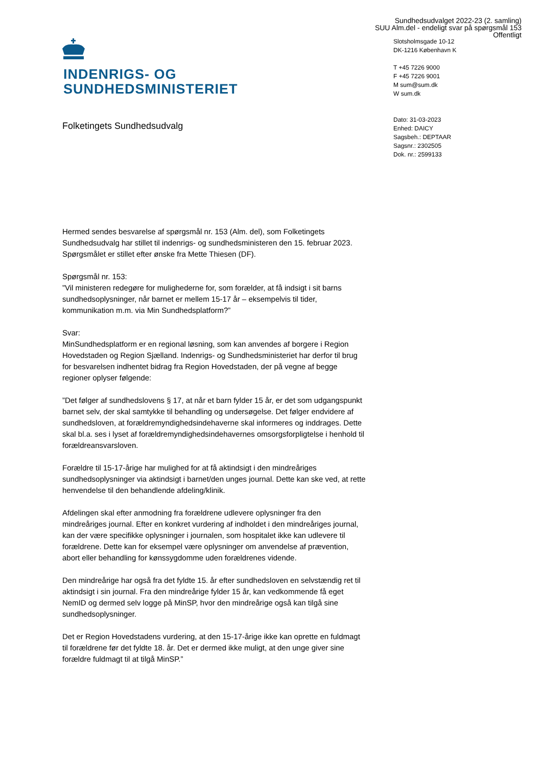Sundhedsudvalget 2022-23 (2. samling)
SUU Alm.del - endeligt svar på spørgsmål 153
Offentligt
INDENRIGS- OG
SUNDHEDSMINISTERIET
Slotsholmsgade 10-12
DK-1216 København K
T +45 7226 9000
F +45 7226 9001
M sum@sum.dk
W sum.dk
Dato: 31-03-2023
Enhed: DAICY
Sagsbeh.: DEPTAAR
Sagsnr.: 2302505
Dok. nr.: 2599133
Folketingets Sundhedsudvalg
Hermed sendes besvarelse af spørgsmål nr. 153 (Alm. del), som Folketingets Sundhedsudvalg har stillet til indenrigs- og sundhedsministeren den 15. februar 2023. Spørgsmålet er stillet efter ønske fra Mette Thiesen (DF).
Spørgsmål nr. 153:
”Vil ministeren redegøre for mulighederne for, som forælder, at få indsigt i sit barns sundhedsoplysninger, når barnet er mellem 15-17 år – eksempelvis til tider, kommunikation m.m. via Min Sundhedsplatform?”
Svar:
MinSundhedsplatform er en regional løsning, som kan anvendes af borgere i Region Hovedstaden og Region Sjælland. Indenrigs- og Sundhedsministeriet har derfor til brug for besvarelsen indhentet bidrag fra Region Hovedstaden, der på vegne af begge regioner oplyser følgende:
”Det følger af sundhedslovens § 17, at når et barn fylder 15 år, er det som udgangspunkt barnet selv, der skal samtykke til behandling og undersøgelse. Det følger endvidere af sundhedsloven, at forældremyndighedsindehaverne skal informeres og inddrages. Dette skal bl.a. ses i lyset af forældremyndighedsindehavernes omsorgsforpligtelse i henhold til forældreansvarsloven.
Forældre til 15-17-årige har mulighed for at få aktindsigt i den mindreåriges sundhedsoplysninger via aktindsigt i barnet/den unges journal. Dette kan ske ved, at rette henvendelse til den behandlende afdeling/klinik.
Afdelingen skal efter anmodning fra forældrene udlevere oplysninger fra den mindreåriges journal. Efter en konkret vurdering af indholdet i den mindreåriges journal, kan der være specifikke oplysninger i journalen, som hospitalet ikke kan udlevere til forældrene. Dette kan for eksempel være oplysninger om anvendelse af prævention, abort eller behandling for kønssygdomme uden forældrenes vidende.
Den mindreårige har også fra det fyldte 15. år efter sundhedsloven en selvstændig ret til aktindsigt i sin journal. Fra den mindreårige fylder 15 år, kan vedkommende få eget NemID og dermed selv logge på MinSP, hvor den mindreårige også kan tilgå sine sundhedsoplysninger.
Det er Region Hovedstadens vurdering, at den 15-17-årige ikke kan oprette en fuldmagt til forældrene før det fyldte 18. år. Det er dermed ikke muligt, at den unge giver sine forældre fuldmagt til at tilgå MinSP.”